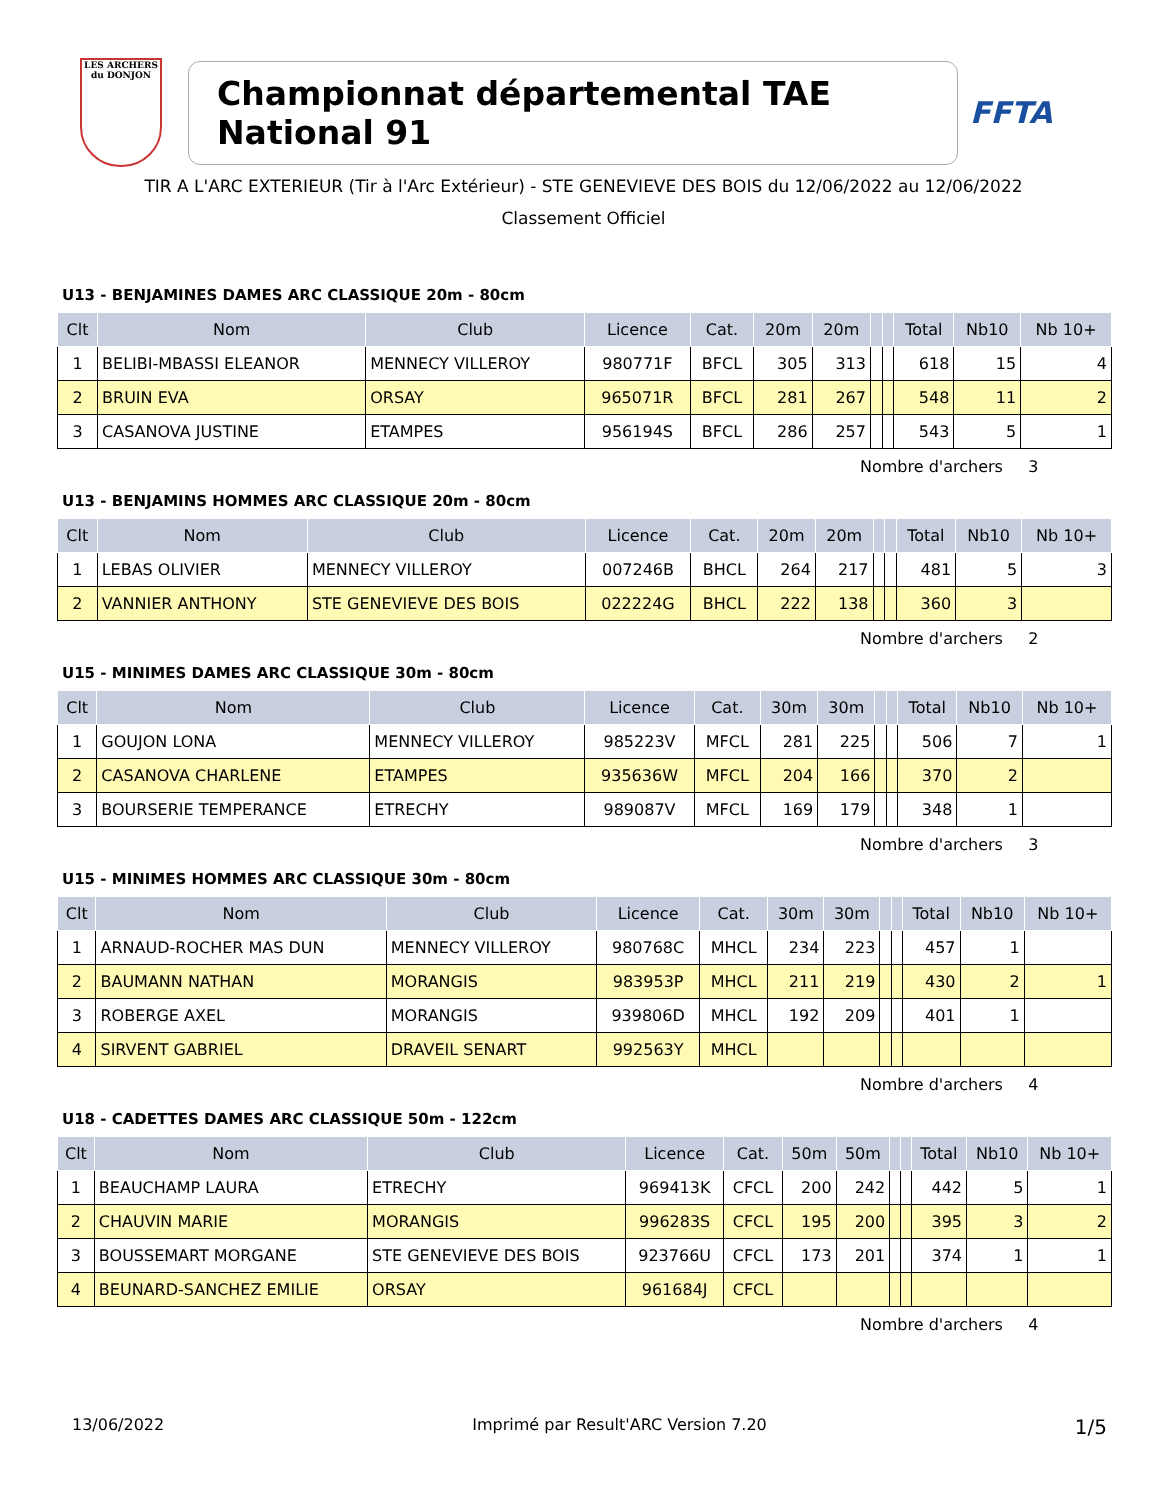LES ARCHERS
du DONJON
Championnat départemental TAE National 91
FFTA
TIR A L'ARC EXTERIEUR (Tir à l'Arc Extérieur) - STE GENEVIEVE DES BOIS du 12/06/2022 au 12/06/2022
Classement Officiel
U13 - BENJAMINES DAMES ARC CLASSIQUE 20m - 80cm
| Clt | Nom | Club | Licence | Cat. | 20m | 20m | | | Total | Nb10 | Nb 10+ |
| --- | --- | --- | --- | --- | --- | --- | --- | --- | --- | --- | --- |
| 1 | BELIBI-MBASSI ELEANOR | MENNECY VILLEROY | 980771F | BFCL | 305 | 313 | | | 618 | 15 | 4 |
| 2 | BRUIN EVA | ORSAY | 965071R | BFCL | 281 | 267 | | | 548 | 11 | 2 |
| 3 | CASANOVA JUSTINE | ETAMPES | 956194S | BFCL | 286 | 257 | | | 543 | 5 | 1 |
Nombre d'archers 3
U13 - BENJAMINS HOMMES ARC CLASSIQUE 20m - 80cm
| Clt | Nom | Club | Licence | Cat. | 20m | 20m | | | Total | Nb10 | Nb 10+ |
| --- | --- | --- | --- | --- | --- | --- | --- | --- | --- | --- | --- |
| 1 | LEBAS OLIVIER | MENNECY VILLEROY | 007246B | BHCL | 264 | 217 | | | 481 | 5 | 3 |
| 2 | VANNIER ANTHONY | STE GENEVIEVE DES BOIS | 022224G | BHCL | 222 | 138 | | | 360 | 3 | |
Nombre d'archers 2
U15 - MINIMES DAMES ARC CLASSIQUE 30m - 80cm
| Clt | Nom | Club | Licence | Cat. | 30m | 30m | | | Total | Nb10 | Nb 10+ |
| --- | --- | --- | --- | --- | --- | --- | --- | --- | --- | --- | --- |
| 1 | GOUJON LONA | MENNECY VILLEROY | 985223V | MFCL | 281 | 225 | | | 506 | 7 | 1 |
| 2 | CASANOVA CHARLENE | ETAMPES | 935636W | MFCL | 204 | 166 | | | 370 | 2 | |
| 3 | BOURSERIE TEMPERANCE | ETRECHY | 989087V | MFCL | 169 | 179 | | | 348 | 1 | |
Nombre d'archers 3
U15 - MINIMES HOMMES ARC CLASSIQUE 30m - 80cm
| Clt | Nom | Club | Licence | Cat. | 30m | 30m | | | Total | Nb10 | Nb 10+ |
| --- | --- | --- | --- | --- | --- | --- | --- | --- | --- | --- | --- |
| 1 | ARNAUD-ROCHER MAS DUN | MENNECY VILLEROY | 980768C | MHCL | 234 | 223 | | | 457 | 1 | |
| 2 | BAUMANN NATHAN | MORANGIS | 983953P | MHCL | 211 | 219 | | | 430 | 2 | 1 |
| 3 | ROBERGE AXEL | MORANGIS | 939806D | MHCL | 192 | 209 | | | 401 | 1 | |
| 4 | SIRVENT GABRIEL | DRAVEIL SENART | 992563Y | MHCL | | | | | | | |
Nombre d'archers 4
U18 - CADETTES DAMES ARC CLASSIQUE 50m - 122cm
| Clt | Nom | Club | Licence | Cat. | 50m | 50m | | | Total | Nb10 | Nb 10+ |
| --- | --- | --- | --- | --- | --- | --- | --- | --- | --- | --- | --- |
| 1 | BEAUCHAMP LAURA | ETRECHY | 969413K | CFCL | 200 | 242 | | | 442 | 5 | 1 |
| 2 | CHAUVIN MARIE | MORANGIS | 996283S | CFCL | 195 | 200 | | | 395 | 3 | 2 |
| 3 | BOUSSEMART MORGANE | STE GENEVIEVE DES BOIS | 923766U | CFCL | 173 | 201 | | | 374 | 1 | 1 |
| 4 | BEUNARD-SANCHEZ EMILIE | ORSAY | 961684J | CFCL | | | | | | | |
Nombre d'archers 4
13/06/2022 Imprimé par Result'ARC Version 7.20 1/5